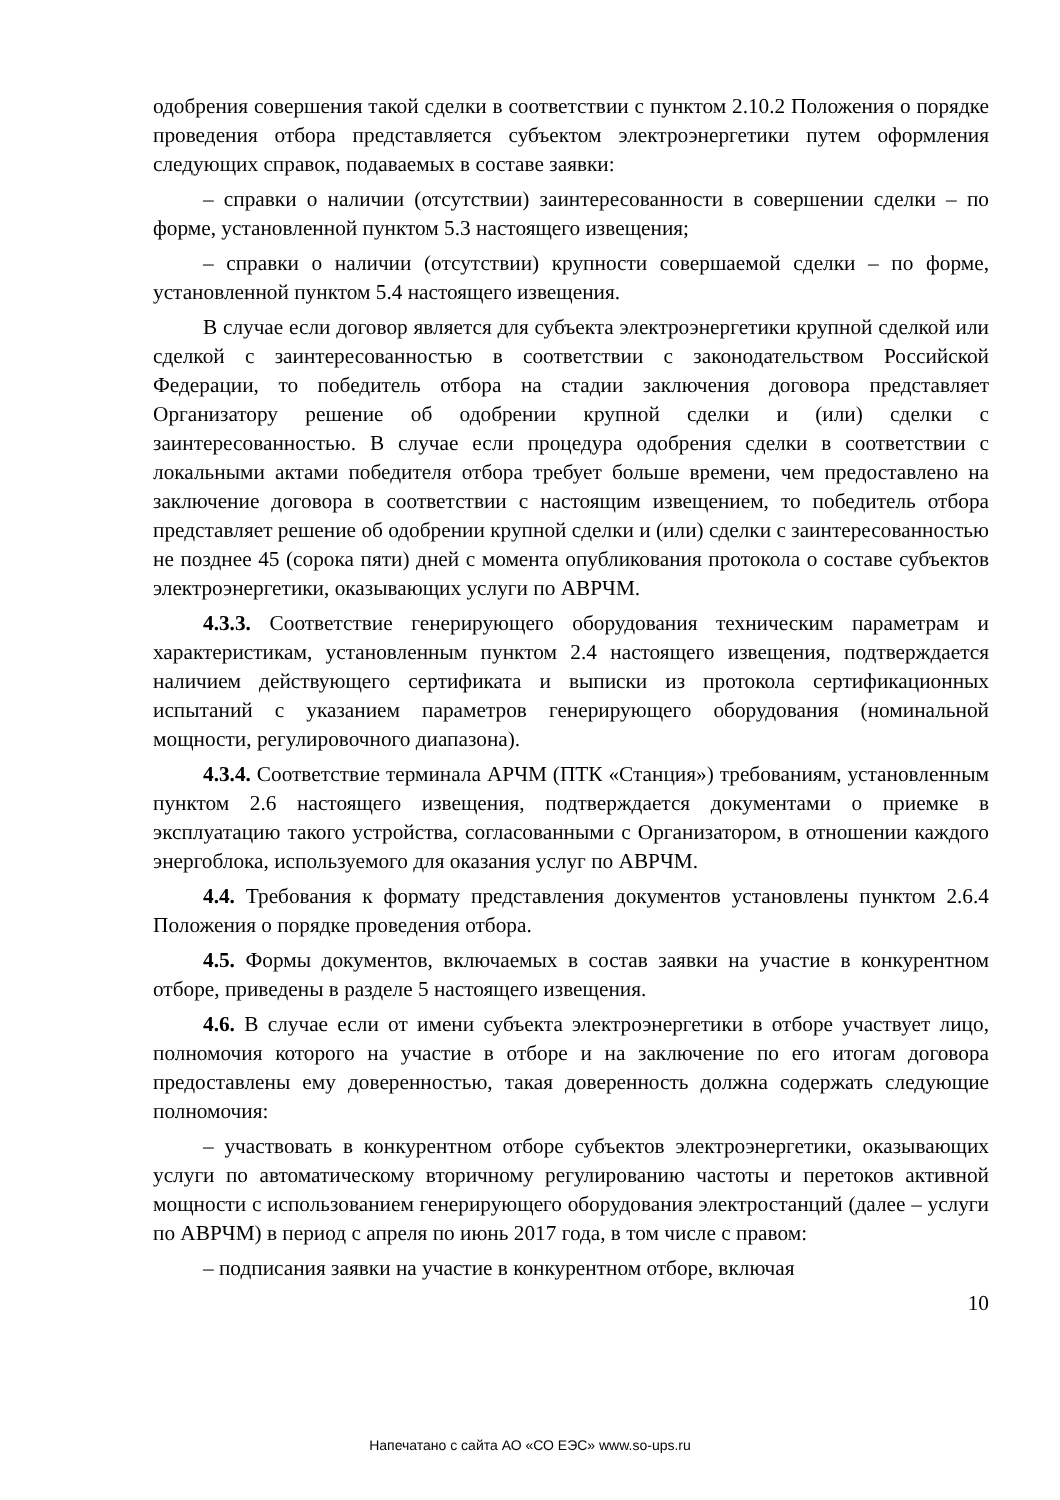одобрения совершения такой сделки в соответствии с пунктом 2.10.2 Положения о порядке проведения отбора представляется субъектом электроэнергетики путем оформления следующих справок, подаваемых в составе заявки:
– справки о наличии (отсутствии) заинтересованности в совершении сделки – по форме, установленной пунктом 5.3 настоящего извещения;
– справки о наличии (отсутствии) крупности совершаемой сделки – по форме, установленной пунктом 5.4 настоящего извещения.
В случае если договор является для субъекта электроэнергетики крупной сделкой или сделкой с заинтересованностью в соответствии с законодательством Российской Федерации, то победитель отбора на стадии заключения договора представляет Организатору решение об одобрении крупной сделки и (или) сделки с заинтересованностью. В случае если процедура одобрения сделки в соответствии с локальными актами победителя отбора требует больше времени, чем предоставлено на заключение договора в соответствии с настоящим извещением, то победитель отбора представляет решение об одобрении крупной сделки и (или) сделки с заинтересованностью не позднее 45 (сорока пяти) дней с момента опубликования протокола о составе субъектов электроэнергетики, оказывающих услуги по АВРЧМ.
4.3.3. Соответствие генерирующего оборудования техническим параметрам и характеристикам, установленным пунктом 2.4 настоящего извещения, подтверждается наличием действующего сертификата и выписки из протокола сертификационных испытаний с указанием параметров генерирующего оборудования (номинальной мощности, регулировочного диапазона).
4.3.4. Соответствие терминала АРЧМ (ПТК «Станция») требованиям, установленным пунктом 2.6 настоящего извещения, подтверждается документами о приемке в эксплуатацию такого устройства, согласованными с Организатором, в отношении каждого энергоблока, используемого для оказания услуг по АВРЧМ.
4.4. Требования к формату представления документов установлены пунктом 2.6.4 Положения о порядке проведения отбора.
4.5. Формы документов, включаемых в состав заявки на участие в конкурентном отборе, приведены в разделе 5 настоящего извещения.
4.6. В случае если от имени субъекта электроэнергетики в отборе участвует лицо, полномочия которого на участие в отборе и на заключение по его итогам договора предоставлены ему доверенностью, такая доверенность должна содержать следующие полномочия:
– участвовать в конкурентном отборе субъектов электроэнергетики, оказывающих услуги по автоматическому вторичному регулированию частоты и перетоков активной мощности с использованием генерирующего оборудования электростанций (далее – услуги по АВРЧМ) в период с апреля по июнь 2017 года, в том числе с правом:
– подписания заявки на участие в конкурентном отборе, включая
10
Напечатано с сайта АО «СО ЕЭС» www.so-ups.ru